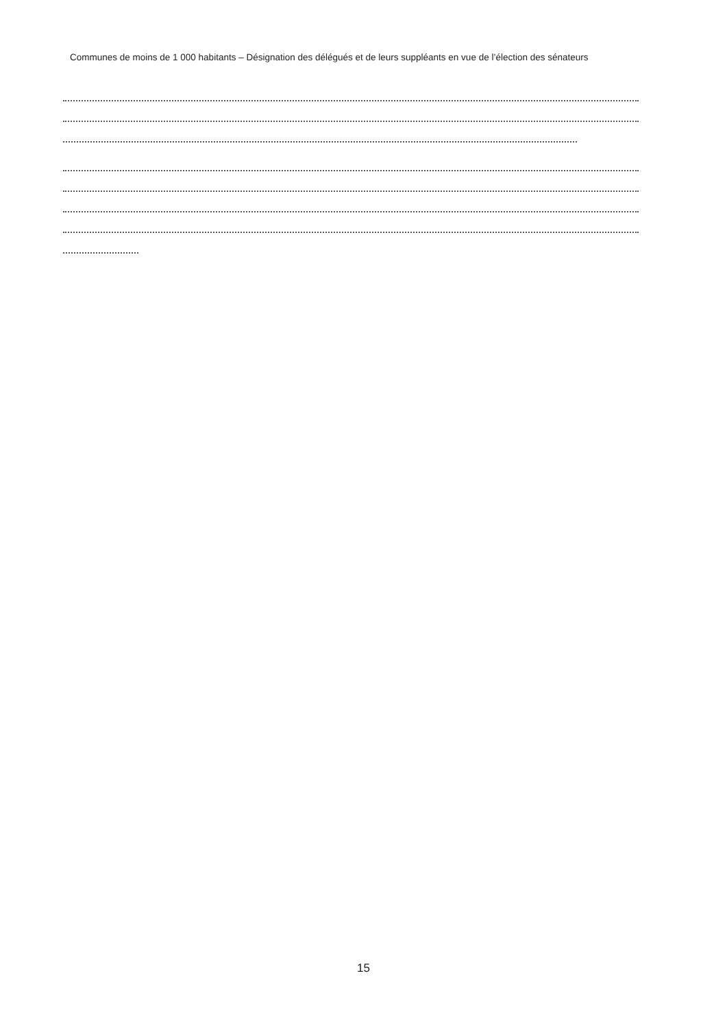Communes de moins de 1 000 habitants – Désignation des délégués et de leurs suppléants en vue de l’élection des sénateurs
15